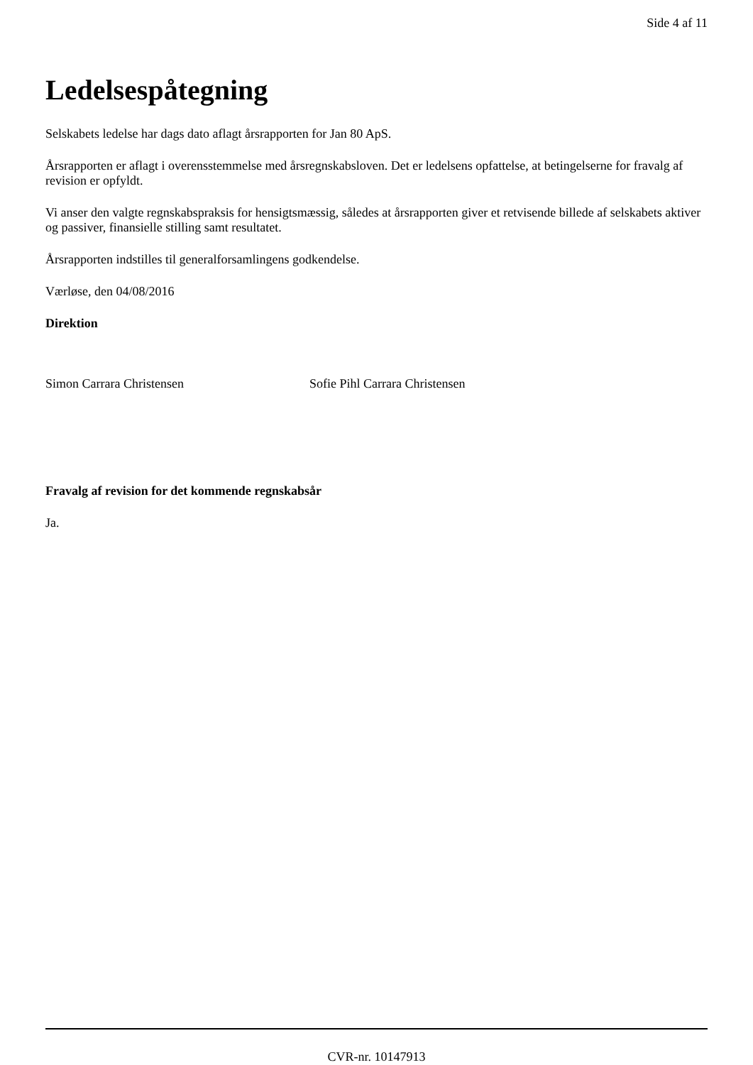Side 4 af 11
Ledelsespåtegning
Selskabets ledelse har dags dato aflagt årsrapporten for Jan 80 ApS.
Årsrapporten er aflagt i overensstemmelse med årsregnskabsloven. Det er ledelsens opfattelse, at betingelserne for fravalg af revision er opfyldt.
Vi anser den valgte regnskabspraksis for hensigtsmæssig, således at årsrapporten giver et retvisende billede af selskabets aktiver og passiver, finansielle stilling samt resultatet.
Årsrapporten indstilles til generalforsamlingens godkendelse.
Værløse, den 04/08/2016
Direktion
Simon Carrara Christensen Sofie Pihl Carrara Christensen
Fravalg af revision for det kommende regnskabsår
Ja.
CVR-nr. 10147913